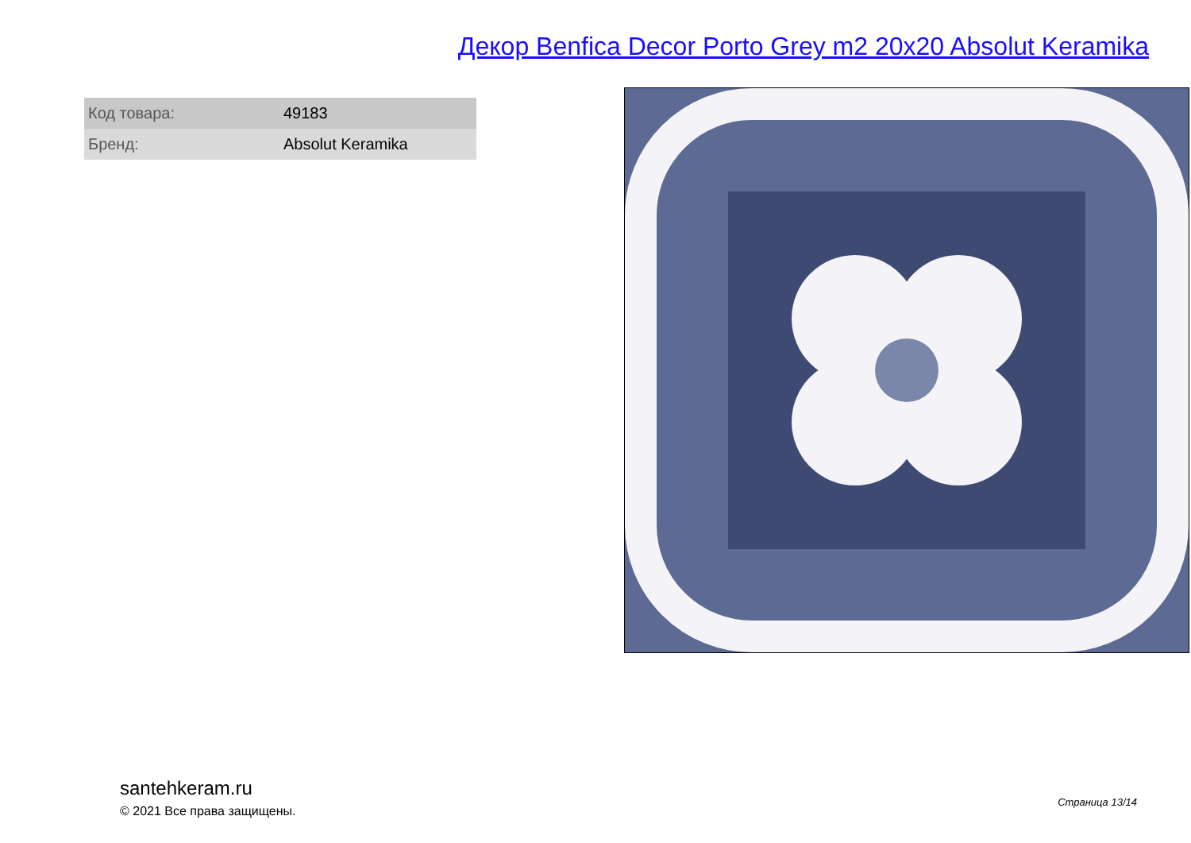Декор Benfica Decor Porto Grey m2 20x20 Absolut Keramika
| Код товара: | 49183 |
| Бренд: | Absolut Keramika |
santehkeram.ru
© 2021 Все права защищены.
Страница 13/14